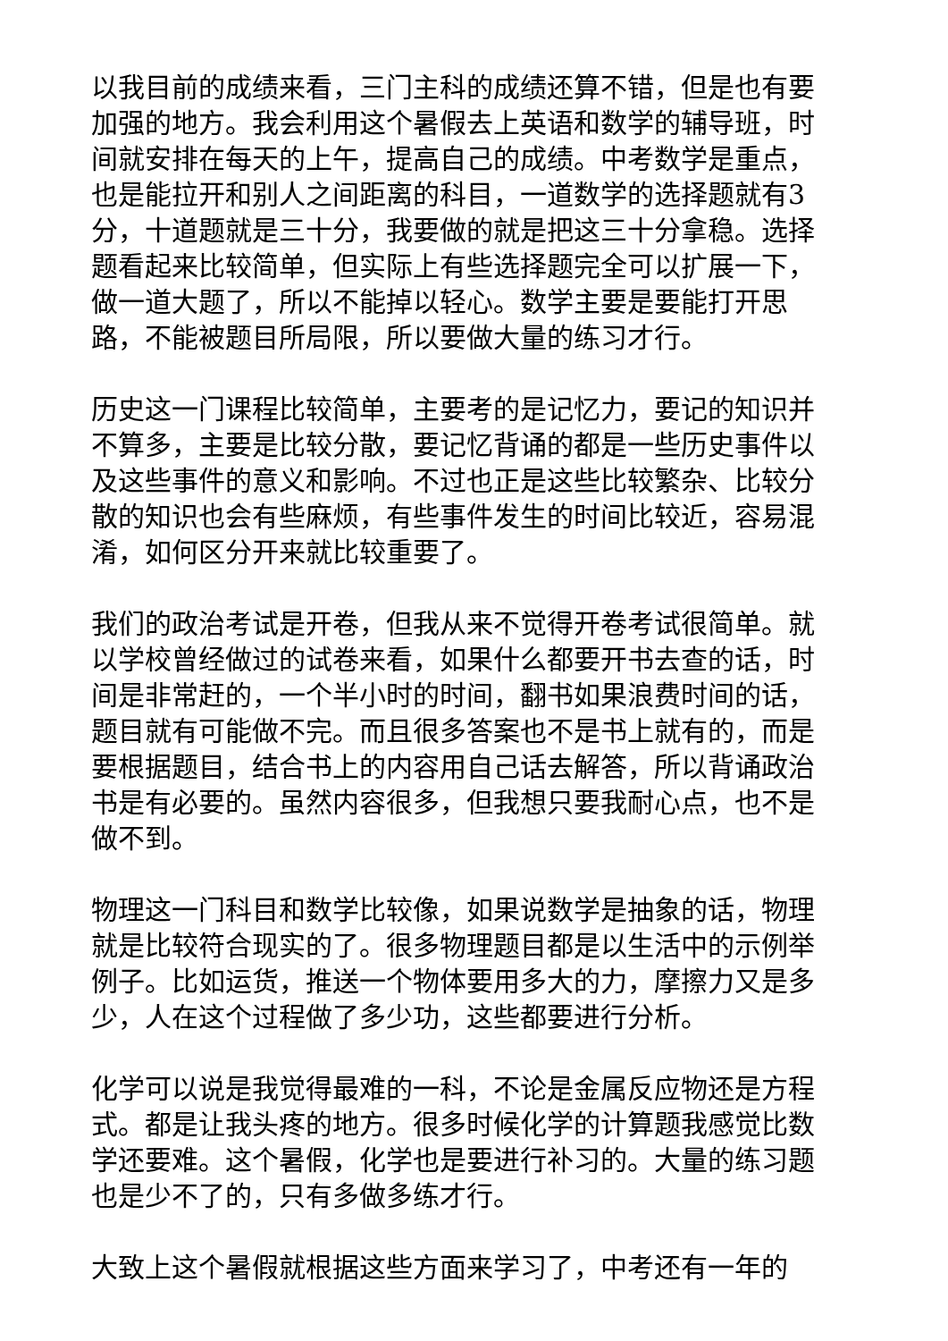以我目前的成绩来看，三门主科的成绩还算不错，但是也有要加强的地方。我会利用这个暑假去上英语和数学的辅导班，时间就安排在每天的上午，提高自己的成绩。中考数学是重点，也是能拉开和别人之间距离的科目，一道数学的选择题就有3分，十道题就是三十分，我要做的就是把这三十分拿稳。选择题看起来比较简单，但实际上有些选择题完全可以扩展一下，做一道大题了，所以不能掉以轻心。数学主要是要能打开思路，不能被题目所局限，所以要做大量的练习才行。
历史这一门课程比较简单，主要考的是记忆力，要记的知识并不算多，主要是比较分散，要记忆背诵的都是一些历史事件以及这些事件的意义和影响。不过也正是这些比较繁杂、比较分散的知识也会有些麻烦，有些事件发生的时间比较近，容易混淆，如何区分开来就比较重要了。
我们的政治考试是开卷，但我从来不觉得开卷考试很简单。就以学校曾经做过的试卷来看，如果什么都要开书去查的话，时间是非常赶的，一个半小时的时间，翻书如果浪费时间的话，题目就有可能做不完。而且很多答案也不是书上就有的，而是要根据题目，结合书上的内容用自己话去解答，所以背诵政治书是有必要的。虽然内容很多，但我想只要我耐心点，也不是做不到。
物理这一门科目和数学比较像，如果说数学是抽象的话，物理就是比较符合现实的了。很多物理题目都是以生活中的示例举例子。比如运货，推送一个物体要用多大的力，摩擦力又是多少，人在这个过程做了多少功，这些都要进行分析。
化学可以说是我觉得最难的一科，不论是金属反应物还是方程式。都是让我头疼的地方。很多时候化学的计算题我感觉比数学还要难。这个暑假，化学也是要进行补习的。大量的练习题也是少不了的，只有多做多练才行。
大致上这个暑假就根据这些方面来学习了，中考还有一年的